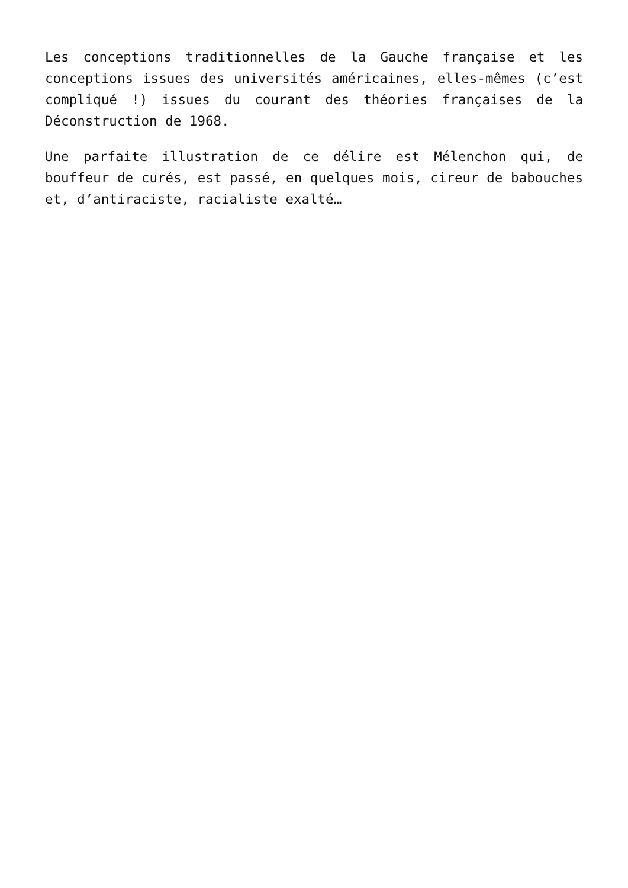Les conceptions traditionnelles de la Gauche française et les conceptions issues des universités américaines, elles-mêmes (c’est compliqué !) issues du courant des théories françaises de la Déconstruction de 1968.
Une parfaite illustration de ce délire est Mélenchon qui, de bouffeur de curés, est passé, en quelques mois, cireur de babouches et, d’antiraciste, racialiste exalté…